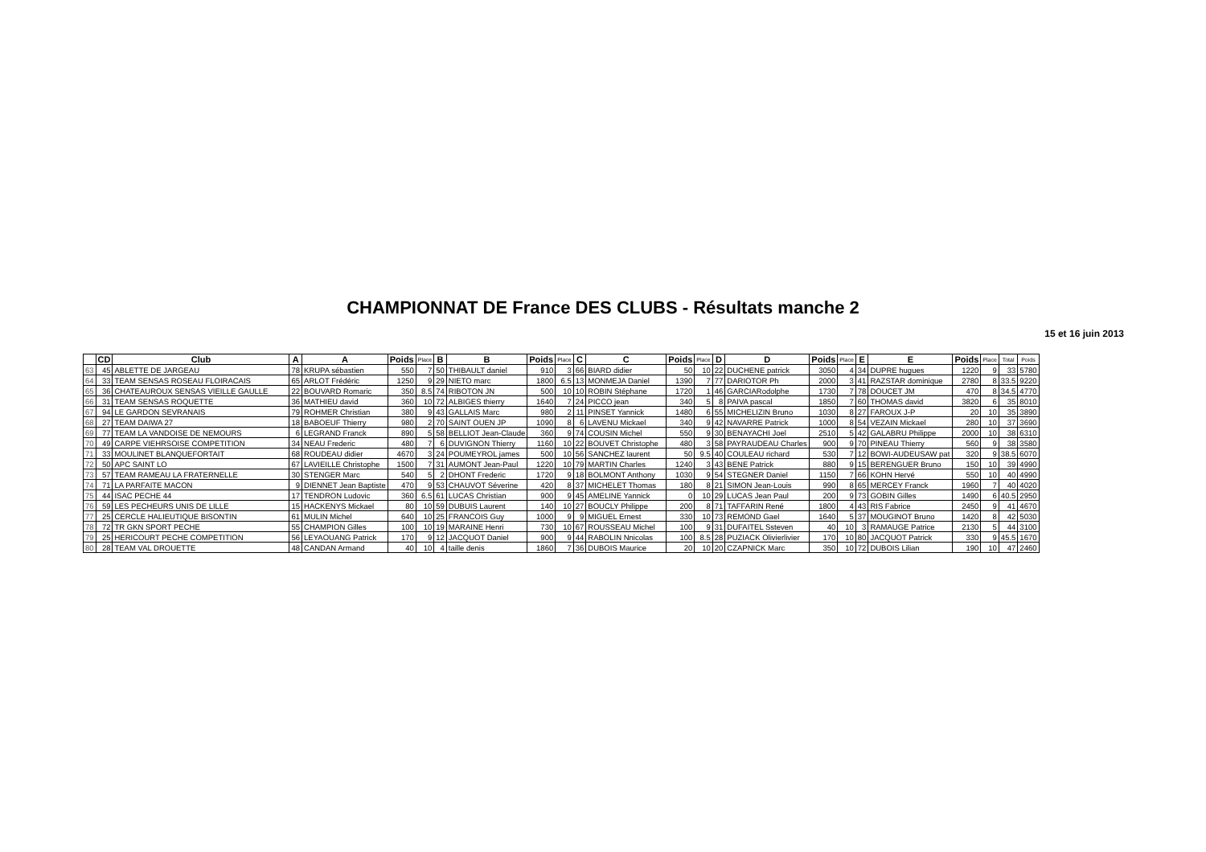CHAMPIONNAT DE France DES CLUBS - Résultats manche 2
15 et 16 juin 2013
| | CD | Club | A | A | Poids | Place | B | B | Poids | Place | C | C | Poids | Place | D | D | Poids | Place | E | E | Poids | Place | Total | Poids |
| --- | --- | --- | --- | --- | --- | --- | --- | --- | --- | --- | --- | --- | --- | --- | --- | --- | --- | --- | --- | --- | --- | --- | --- | --- |
| 63 | 45 | ABLETTE DE JARGEAU | 78 | KRUPA sébastien | 550 | 7 | 50 | THIBAULT daniel | 910 | 3 | 66 | BIARD didier | 50 | 10 | 22 | DUCHENE patrick | 3050 | 4 | 34 | DUPRE hugues | 1220 | 9 | 33 | 5780 |
| 64 | 33 | TEAM SENSAS ROSEAU FLOIRACAIS | 65 | ARLOT Frédéric | 1250 | 9 | 29 | NIETO marc | 1800 | 6.5 | 13 | MONMEJA Daniel | 1390 | 7 | 77 | DARIOTOR Ph | 2000 | 3 | 41 | RAZSTAR dominique | 2780 | 8 | 33.5 | 9220 |
| 65 | 36 | CHATEAUROUX SENSAS VIEILLE GAULLE | 22 | BOUVARD Romaric | 350 | 8.5 | 74 | RIBOTON JN | 500 | 10 | 10 | ROBIN Stéphane | 1720 | 1 | 46 | GARCIARodolphe | 1730 | 7 | 78 | DOUCET JM | 470 | 8 | 34.5 | 4770 |
| 66 | 31 | TEAM SENSAS ROQUETTE | 36 | MATHIEU david | 360 | 10 | 72 | ALBIGES thierry | 1640 | 7 | 24 | PICCO jean | 340 | 5 | 8 | PAIVA pascal | 1850 | 7 | 60 | THOMAS david | 3820 | 6 | 35 | 8010 |
| 67 | 94 | LE GARDON SEVRANAIS | 79 | ROHMER Christian | 380 | 9 | 43 | GALLAIS Marc | 980 | 2 | 11 | PINSET Yannick | 1480 | 6 | 55 | MICHELIZIN Bruno | 1030 | 8 | 27 | FAROUX J-P | 20 | 10 | 35 | 3890 |
| 68 | 27 | TEAM DAIWA 27 | 18 | BABOEUF Thierry | 980 | 2 | 70 | SAINT OUEN JP | 1090 | 8 | 6 | LAVENU Mickael | 340 | 9 | 42 | NAVARRE Patrick | 1000 | 8 | 54 | VEZAIN Mickael | 280 | 10 | 37 | 3690 |
| 69 | 77 | TEAM LA VANDOISE DE NEMOURS | 6 | LEGRAND Franck | 890 | 5 | 58 | BELLIOT Jean-Claude | 360 | 9 | 74 | COUSIN Michel | 550 | 9 | 30 | BENAYACHI Joel | 2510 | 5 | 42 | GALABRU Philippe | 2000 | 10 | 38 | 6310 |
| 70 | 49 | CARPE VIEHRSOISE COMPETITION | 34 | NEAU Frederic | 480 | 7 | 6 | DUVIGNON Thierry | 1160 | 10 | 22 | BOUVET Christophe | 480 | 3 | 58 | PAYRAUDEAU Charles | 900 | 9 | 70 | PINEAU Thierry | 560 | 9 | 38 | 3580 |
| 71 | 33 | MOULINET BLANQUEFORTAIT | 68 | ROUDEAU didier | 4670 | 3 | 24 | POUMEYROL james | 500 | 10 | 56 | SANCHEZ laurent | 50 | 9.5 | 40 | COULEAU richard | 530 | 7 | 12 | BOWI-AUDEUSAW pat | 320 | 9 | 38.5 | 6070 |
| 72 | 50 | APC SAINT LO | 67 | LAVIEILLE Christophe | 1500 | 7 | 31 | AUMONT Jean-Paul | 1220 | 10 | 79 | MARTIN Charles | 1240 | 3 | 43 | BENE Patrick | 880 | 9 | 15 | BERENGUER Bruno | 150 | 10 | 39 | 4990 |
| 73 | 57 | TEAM RAMEAU LA FRATERNELLE | 30 | STENGER Marc | 540 | 5 | 2 | DHONT Frederic | 1720 | 9 | 18 | BOLMONT Anthony | 1030 | 9 | 54 | STEGNER Daniel | 1150 | 7 | 66 | KOHN Hervé | 550 | 10 | 40 | 4990 |
| 74 | 71 | LA PARFAITE MACON | 9 | DIENNET Jean Baptiste | 470 | 9 | 53 | CHAUVOT Séverine | 420 | 8 | 37 | MICHELET Thomas | 180 | 8 | 21 | SIMON Jean-Louis | 990 | 8 | 65 | MERCEY Franck | 1960 | 7 | 40 | 4020 |
| 75 | 44 | ISAC PECHE 44 | 17 | TENDRON Ludovic | 360 | 6.5 | 61 | LUCAS Christian | 900 | 9 | 45 | AMELINE Yannick | 0 | 10 | 29 | LUCAS Jean Paul | 200 | 9 | 73 | GOBIN Gilles | 1490 | 6 | 40.5 | 2950 |
| 76 | 59 | LES PECHEURS UNIS DE LILLE | 15 | HACKENYS Mickael | 80 | 10 | 59 | DUBUIS Laurent | 140 | 10 | 27 | BOUCLY Philippe | 200 | 8 | 71 | TAFFARIN René | 1800 | 4 | 43 | RIS Fabrice | 2450 | 9 | 41 | 4670 |
| 77 | 25 | CERCLE HALIEUTIQUE BISONTIN | 61 | MULIN Michel | 640 | 10 | 25 | FRANCOIS Guy | 1000 | 9 | 9 | MIGUEL Ernest | 330 | 10 | 73 | REMOND Gael | 1640 | 5 | 37 | MOUGINOT Bruno | 1420 | 8 | 42 | 5030 |
| 78 | 72 | TR GKN SPORT PECHE | 55 | CHAMPION Gilles | 100 | 10 | 19 | MARAINE Henri | 730 | 10 | 67 | ROUSSEAU Michel | 100 | 9 | 31 | DUFAITEL Ssteven | 40 | 10 | 3 | RAMAUGE Patrice | 2130 | 5 | 44 | 3100 |
| 79 | 25 | HERICOURT PECHE COMPETITION | 56 | LEYAOUANG Patrick | 170 | 9 | 12 | JACQUOT Daniel | 900 | 9 | 44 | RABOLIN Nnicolas | 100 | 8.5 | 28 | PUZIACK Olivierlivier | 170 | 10 | 80 | JACQUOT Patrick | 330 | 9 | 45.5 | 1670 |
| 80 | 28 | TEAM VAL DROUETTE | 48 | CANDAN Armand | 40 | 10 | 4 | taille denis | 1860 | 7 | 36 | DUBOIS Maurice | 20 | 10 | 20 | CZAPNICK Marc | 350 | 10 | 72 | DUBOIS Lilian | 190 | 10 | 47 | 2460 |